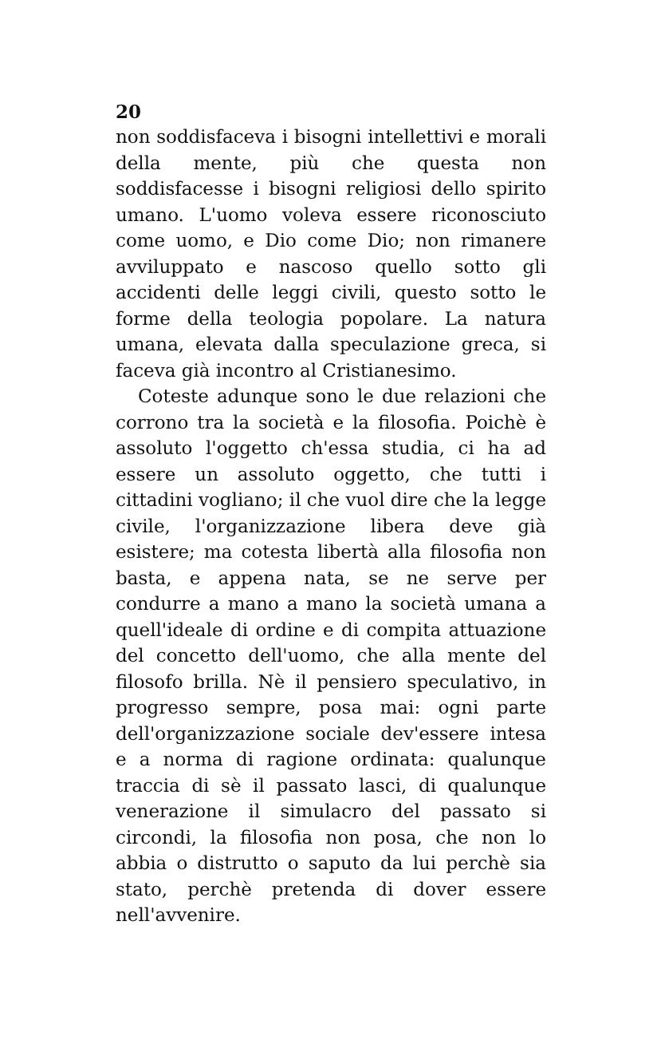20
non soddisfaceva i bisogni intellettivi e morali della mente, più che questa non soddisfacesse i bisogni religiosi dello spirito umano. L'uomo voleva essere riconosciuto come uomo, e Dio come Dio; non rimanere avviluppato e nascoso quello sotto gli accidenti delle leggi civili, questo sotto le forme della teologia popolare. La natura umana, elevata dalla speculazione greca, si faceva già incontro al Cristianesimo.
Coteste adunque sono le due relazioni che corrono tra la società e la filosofia. Poichè è assoluto l'oggetto ch'essa studia, ci ha ad essere un assoluto oggetto, che tutti i cittadini vogliano; il che vuol dire che la legge civile, l'organizzazione libera deve già esistere; ma cotesta libertà alla filosofia non basta, e appena nata, se ne serve per condurre a mano a mano la società umana a quell'ideale di ordine e di compita attuazione del concetto dell'uomo, che alla mente del filosofo brilla. Nè il pensiero speculativo, in progresso sempre, posa mai: ogni parte dell'organizzazione sociale dev'essere intesa e a norma di ragione ordinata: qualunque traccia di sè il passato lasci, di qualunque venerazione il simulacro del passato si circondi, la filosofia non posa, che non lo abbia o distrutto o saputo da lui perchè sia stato, perchè pretenda di dover essere nell'avvenire.